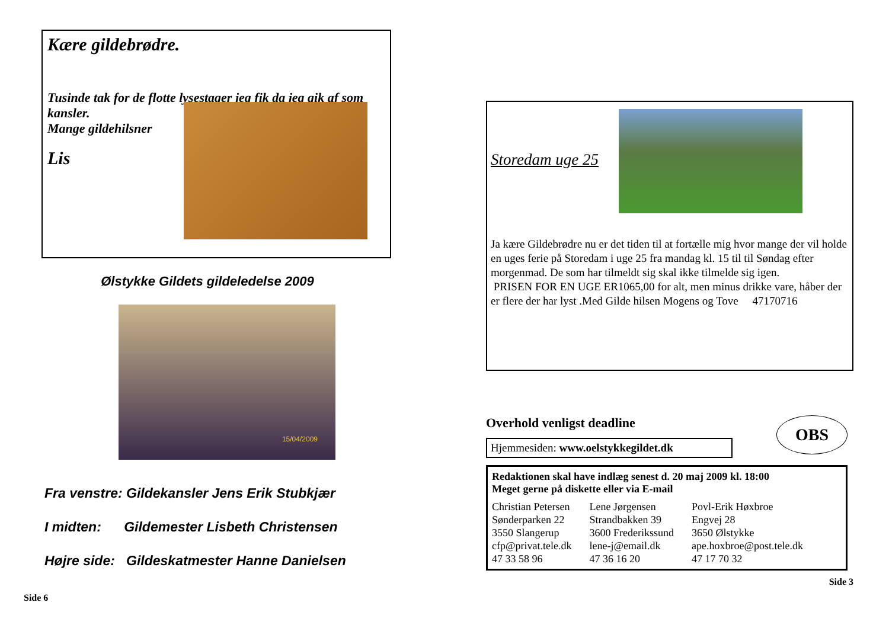Kære gildebrødre.
Tusinde tak for de flotte lysestager jeg fik da jeg gik af som kansler.
Mange gildehilsner
Lis
Ølstykke Gildets gildeledelse 2009
15/04/2009
Fra venstre: Gildekansler Jens Erik Stubkjær
I midten: Gildemester Lisbeth Christensen
Højre side: Gildeskatmester Hanne Danielsen
Side 6
Storedam uge 25
Ja kære Gildebrødre nu er det tiden til at fortælle mig hvor mange der vil holde en uges ferie på Storedam i uge 25 fra mandag kl. 15 til til Søndag efter morgenmad. De som har tilmeldt sig skal ikke tilmelde sig igen.
PRISEN FOR EN UGE ER1065,00 for alt, men minus drikke vare, håber der er flere der har lyst .Med Gilde hilsen Mogens og Tove 47170716
Overhold venligst deadline
OBS
Hjemmesiden: www.oelstykkegildet.dk
Redaktionen skal have indlæg senest d. 20 maj 2009 kl. 18:00
Meget gerne på diskette eller via E-mail
| Christian Petersen Sønderparken 22 3550 Slangerup cfp@privat.tele.dk 47 33 58 96 | Lene Jørgensen Strandbakken 39 3600 Frederikssund lene-j@email.dk 47 36 16 20 | Povl-Erik Høxbroe Engvej 28 3650 Ølstykke ape.hoxbroe@post.tele.dk 47 17 70 32 |
Side 3